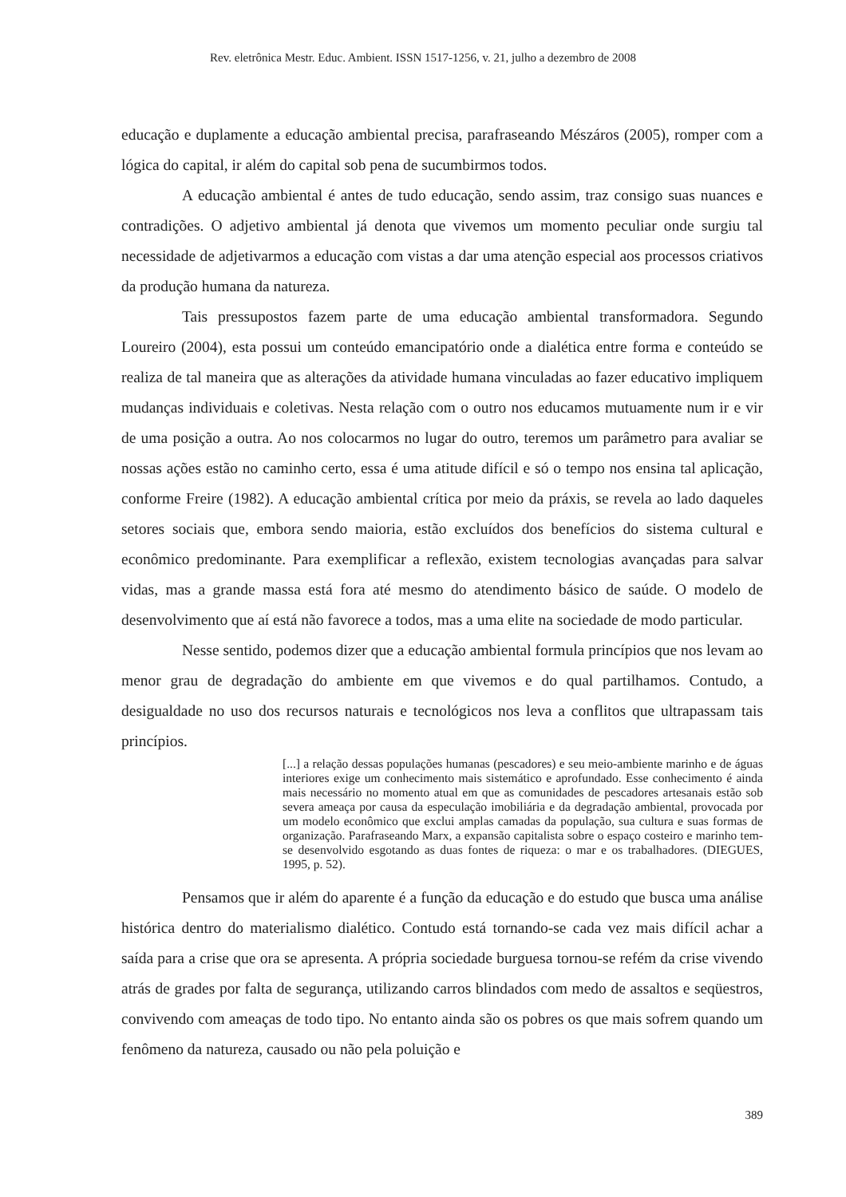Rev. eletrônica Mestr. Educ. Ambient. ISSN 1517-1256, v. 21, julho a dezembro de 2008
educação e duplamente a educação ambiental precisa, parafraseando Mészáros (2005), romper com a lógica do capital, ir além do capital sob pena de sucumbirmos todos.
A educação ambiental é antes de tudo educação, sendo assim, traz consigo suas nuances e contradições. O adjetivo ambiental já denota que vivemos um momento peculiar onde surgiu tal necessidade de adjetivarmos a educação com vistas a dar uma atenção especial aos processos criativos da produção humana da natureza.
Tais pressupostos fazem parte de uma educação ambiental transformadora. Segundo Loureiro (2004), esta possui um conteúdo emancipatório onde a dialética entre forma e conteúdo se realiza de tal maneira que as alterações da atividade humana vinculadas ao fazer educativo impliquem mudanças individuais e coletivas. Nesta relação com o outro nos educamos mutuamente num ir e vir de uma posição a outra. Ao nos colocarmos no lugar do outro, teremos um parâmetro para avaliar se nossas ações estão no caminho certo, essa é uma atitude difícil e só o tempo nos ensina tal aplicação, conforme Freire (1982). A educação ambiental crítica por meio da práxis, se revela ao lado daqueles setores sociais que, embora sendo maioria, estão excluídos dos benefícios do sistema cultural e econômico predominante. Para exemplificar a reflexão, existem tecnologias avançadas para salvar vidas, mas a grande massa está fora até mesmo do atendimento básico de saúde. O modelo de desenvolvimento que aí está não favorece a todos, mas a uma elite na sociedade de modo particular.
Nesse sentido, podemos dizer que a educação ambiental formula princípios que nos levam ao menor grau de degradação do ambiente em que vivemos e do qual partilhamos. Contudo, a desigualdade no uso dos recursos naturais e tecnológicos nos leva a conflitos que ultrapassam tais princípios.
[...] a relação dessas populações humanas (pescadores) e seu meio-ambiente marinho e de águas interiores exige um conhecimento mais sistemático e aprofundado. Esse conhecimento é ainda mais necessário no momento atual em que as comunidades de pescadores artesanais estão sob severa ameaça por causa da especulação imobiliária e da degradação ambiental, provocada por um modelo econômico que exclui amplas camadas da população, sua cultura e suas formas de organização. Parafraseando Marx, a expansão capitalista sobre o espaço costeiro e marinho tem-se desenvolvido esgotando as duas fontes de riqueza: o mar e os trabalhadores. (DIEGUES, 1995, p. 52).
Pensamos que ir além do aparente é a função da educação e do estudo que busca uma análise histórica dentro do materialismo dialético. Contudo está tornando-se cada vez mais difícil achar a saída para a crise que ora se apresenta. A própria sociedade burguesa tornou-se refém da crise vivendo atrás de grades por falta de segurança, utilizando carros blindados com medo de assaltos e seqüestros, convivendo com ameaças de todo tipo. No entanto ainda são os pobres os que mais sofrem quando um fenômeno da natureza, causado ou não pela poluição e
389